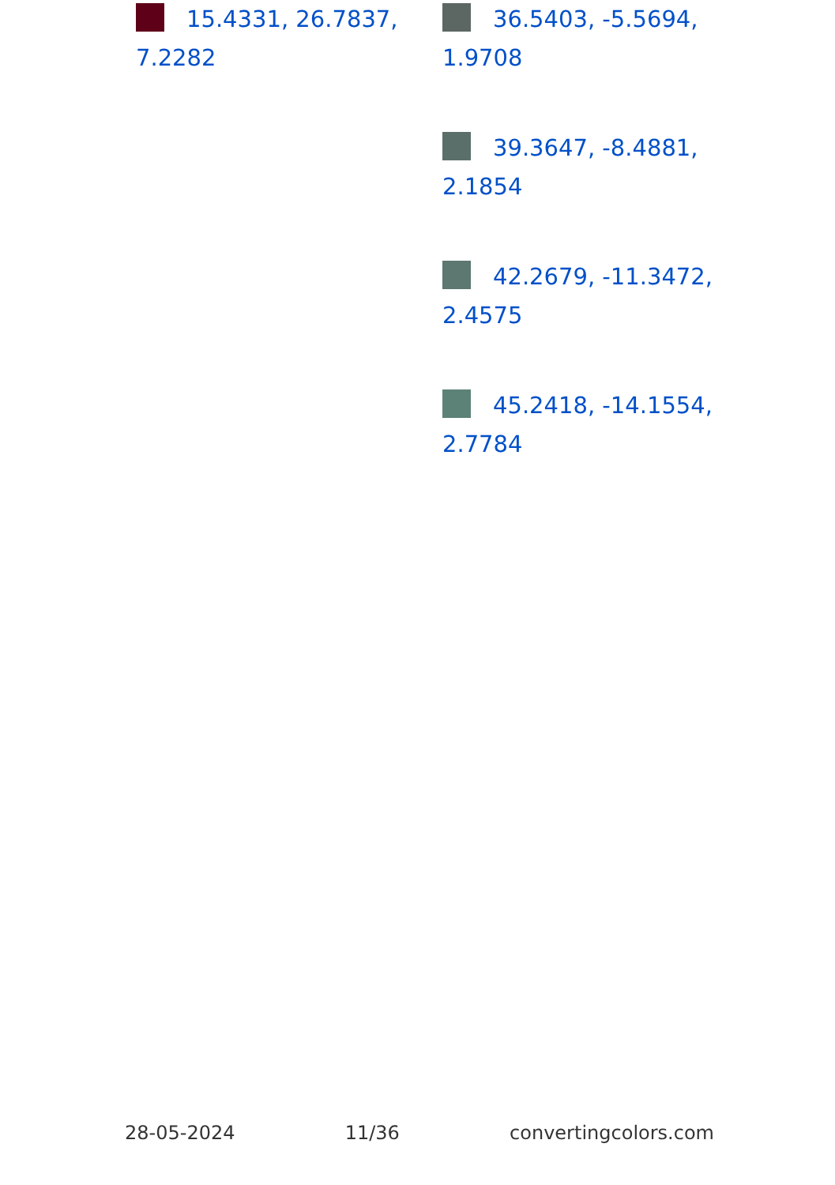15.4331, 26.7837, 7.2282 36.5403, -5.5694, 1.9708
39.3647, -8.4881, 2.1854
42.2679, -11.3472, 2.4575
45.2418, -14.1554, 2.7784
28-05-2024 11/36 convertingcolors.com